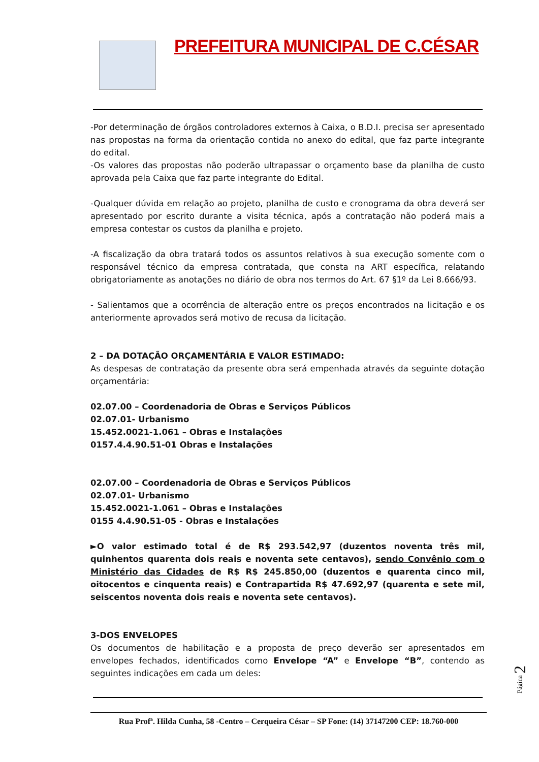PREFEITURA MUNICIPAL DE C.CÉSAR
-Por determinação de órgãos controladores externos à Caixa, o B.D.I. precisa ser apresentado nas propostas na forma da orientação contida no anexo do edital, que faz parte integrante do edital.
-Os valores das propostas não poderão ultrapassar o orçamento base da planilha de custo aprovada pela Caixa que faz parte integrante do Edital.
-Qualquer dúvida em relação ao projeto, planilha de custo e cronograma da obra deverá ser apresentado por escrito durante a visita técnica, após a contratação não poderá mais a empresa contestar os custos da planilha e projeto.
-A fiscalização da obra tratará todos os assuntos relativos à sua execução somente com o responsável técnico da empresa contratada, que consta na ART específica, relatando obrigatoriamente as anotações no diário de obra nos termos do Art. 67 §1º da Lei 8.666/93.
- Salientamos que a ocorrência de alteração entre os preços encontrados na licitação e os anteriormente aprovados será motivo de recusa da licitação.
2 – DA DOTAÇÃO ORÇAMENTÁRIA E VALOR ESTIMADO:
As despesas de contratação da presente obra será empenhada através da seguinte dotação orçamentária:
02.07.00 – Coordenadoria de Obras e Serviços Públicos
02.07.01- Urbanismo
15.452.0021-1.061 – Obras e Instalações
0157.4.4.90.51-01 Obras e Instalações
02.07.00 – Coordenadoria de Obras e Serviços Públicos
02.07.01- Urbanismo
15.452.0021-1.061 – Obras e Instalações
0155 4.4.90.51-05 - Obras e Instalações
►O valor estimado total é de R$ 293.542,97 (duzentos noventa três mil, quinhentos quarenta dois reais e noventa sete centavos), sendo Convênio com o Ministério das Cidades de R$ R$ 245.850,00 (duzentos e quarenta cinco mil, oitocentos e cinquenta reais) e Contrapartida R$ 47.692,97 (quarenta e sete mil, seiscentos noventa dois reais e noventa sete centavos).
3-DOS ENVELOPES
Os documentos de habilitação e a proposta de preço deverão ser apresentados em envelopes fechados, identificados como Envelope “A” e Envelope “B”, contendo as seguintes indicações em cada um deles:
Rua Profª. Hilda Cunha, 58 -Centro – Cerqueira César – SP Fone: (14) 37147200 CEP: 18.760-000
Página 2